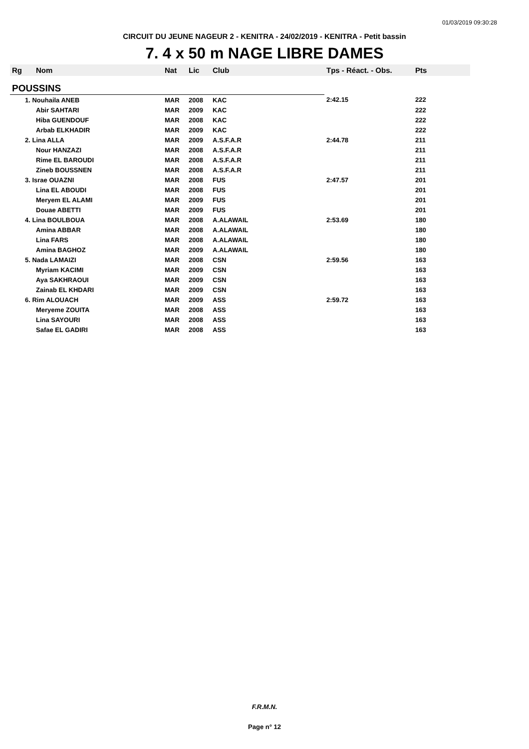01/03/2019 09:30:28
CIRCUIT DU JEUNE NAGEUR 2 - KENITRA - 24/02/2019 - KENITRA - Petit bassin
7. 4 x 50 m NAGE LIBRE DAMES
| Rg | Nom | Nat | Lic | Club | Tps - Réact. - Obs. | Pts |
| --- | --- | --- | --- | --- | --- | --- |
| POUSSINS | | | | | | |
| 1. Nouhaila ANEB | | MAR | 2008 | KAC | 2:42.15 | 222 |
| | Abir SAHTARI | MAR | 2009 | KAC | | 222 |
| | Hiba GUENDOUF | MAR | 2008 | KAC | | 222 |
| | Arbab ELKHADIR | MAR | 2009 | KAC | | 222 |
| 2. Lina ALLA | | MAR | 2009 | A.S.F.A.R | 2:44.78 | 211 |
| | Nour HANZAZI | MAR | 2008 | A.S.F.A.R | | 211 |
| | Rime EL BAROUDI | MAR | 2008 | A.S.F.A.R | | 211 |
| | Zineb BOUSSNEN | MAR | 2008 | A.S.F.A.R | | 211 |
| 3. Israe OUAZNI | | MAR | 2008 | FUS | 2:47.57 | 201 |
| | Lina EL ABOUDI | MAR | 2008 | FUS | | 201 |
| | Meryem EL ALAMI | MAR | 2009 | FUS | | 201 |
| | Douae ABETTI | MAR | 2009 | FUS | | 201 |
| 4. Lina BOULBOUA | | MAR | 2008 | A.ALAWAIL | 2:53.69 | 180 |
| | Amina ABBAR | MAR | 2008 | A.ALAWAIL | | 180 |
| | Lina FARS | MAR | 2008 | A.ALAWAIL | | 180 |
| | Amina BAGHOZ | MAR | 2009 | A.ALAWAIL | | 180 |
| 5. Nada LAMAIZI | | MAR | 2008 | CSN | 2:59.56 | 163 |
| | Myriam KACIMI | MAR | 2009 | CSN | | 163 |
| | Aya SAKHRAOUI | MAR | 2009 | CSN | | 163 |
| | Zainab EL KHDARI | MAR | 2009 | CSN | | 163 |
| 6. Rim ALOUACH | | MAR | 2009 | ASS | 2:59.72 | 163 |
| | Meryeme ZOUITA | MAR | 2008 | ASS | | 163 |
| | Lina SAYOURI | MAR | 2008 | ASS | | 163 |
| | Safae EL GADIRI | MAR | 2008 | ASS | | 163 |
F.R.M.N.
Page n° 12